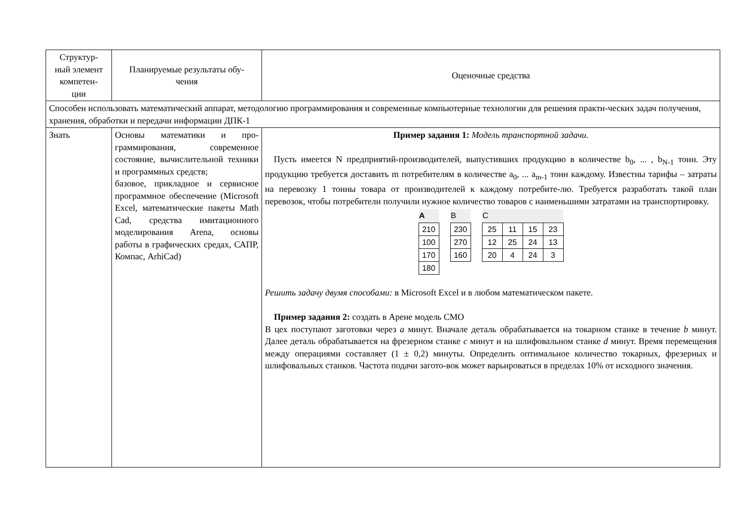| Структур- ный элемент компетен- ции | Планируемые результаты обу- чения | Оценочные средства |
| Способен использовать математический аппарат, методологию программирования и современные компьютерные технологии для решения практи-ческих задач получения, хранения, обработки и передачи информации ДПК-1 | | |
| Знать | Основы математики и про-граммирования, современное состояние, вычислительной техники и программных средств; базовое, прикладное и сервисное программное обеспечение (Microsoft Excel, математические пакеты Math Cad, средства имитационного моделирования Arena, основы работы в графических средах, САПР, Компас, ArhiCad) | Пример задания 1: Модель транспортной задачи. Пусть имеется N предприятий-производителей, выпустивших продукцию в количестве b<sub>0</sub>, ... , b<sub>N-1</sub> тонн. Эту продукцию требуется доставить m потребителям в количестве a<sub>0</sub>, ... a<sub>m-1</sub> тонн каждому. Известны тарифы – затраты на перевозку 1 тонны товара от производителей к каждому потребите-лю. Требуется разработать такой план перевозок, чтобы потребители получили нужное количество товаров с наименьшими затратами на транспортировку. / / A / / --- / / 210 / / 100 / / 170 / / 180 / / / / B / / --- / / 230 / / 270 / / 160 / / / / C / / / / / --- / --- / --- / --- / / 25 / 11 / 15 / 23 / / 12 / 25 / 24 / 13 / / 20 / 4 / 24 / 3 / / Решить задачу двумя способами: в Microsoft Excel и в любом математическом пакете. Пример задания 2: создать в Арене модель СМО В цех поступают заготовки через a минут. Вначале деталь обрабатывается на токарном станке в течение b минут. Далее деталь обрабатывается на фрезерном станке c минут и на шлифовальном станке d минут. Время перемещения между операциями составляет (1 ± 0,2) минуты. Определить оптимальное количество токарных, фрезерных и шлифовальных станков. Частота подачи загото-вок может варьироваться в пределах 10% от исходного значения. |